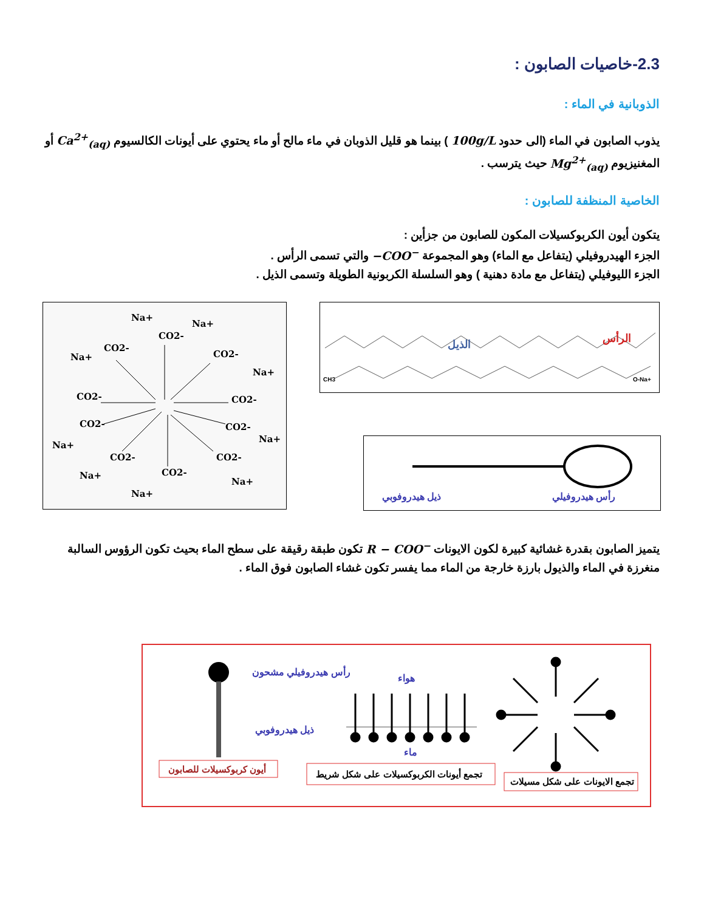2.3-خاصيات الصابون :
الذوبانية في الماء :
يذوب الصابون في الماء (الى حدود 100g/L ) بينما هو قليل الذوبان في ماء مالح أو ماء يحتوي على أيونات الكالسيوم Ca<sup>2+</sup><sub>(aq)</sub> أو المغنيزيوم Mg<sup>2+</sup><sub>(aq)</sub> حيث يترسب .
الخاصية المنظفة للصابون :
يتكون أيون الكربوكسيلات المكون للصابون من جزأين :
الجزء الهيدروفيلي (يتفاعل مع الماء) وهو المجموعة −COO<sup>−</sup> والتي تسمى الرأس .
الجزء الليوفيلي (يتفاعل مع مادة دهنية ) وهو السلسلة الكربونية الطويلة وتسمى الذيل .
Na+
Na+
Na+
Na+
Na+
Na+
Na+
Na+
Na+
CO2-
CO2-
CO2-
CO2-
CO2-
CO2-
CO2-
CO2-
CO2-
CO2-
الذيل
الرأس
CH3
O-Na+
ذيل هيدروفوبي
رأس هيدروفيلي
يتميز الصابون بقدرة غشائية كبيرة لكون الايونات R − COO<sup>−</sup> تكون طبقة رقيقة على سطح الماء بحيث تكون الرؤوس السالبة منغرزة في الماء والذيول بارزة خارجة من الماء مما يفسر تكون غشاء الصابون فوق الماء .
رأس هيدروفيلي مشحون
ذيل هيدروفوبي
أيون كربوكسيلات للصابون
هواء
ماء
تجمع أيونات الكربوكسيلات على شكل شريط
تجمع الايونات على شكل مسيلات